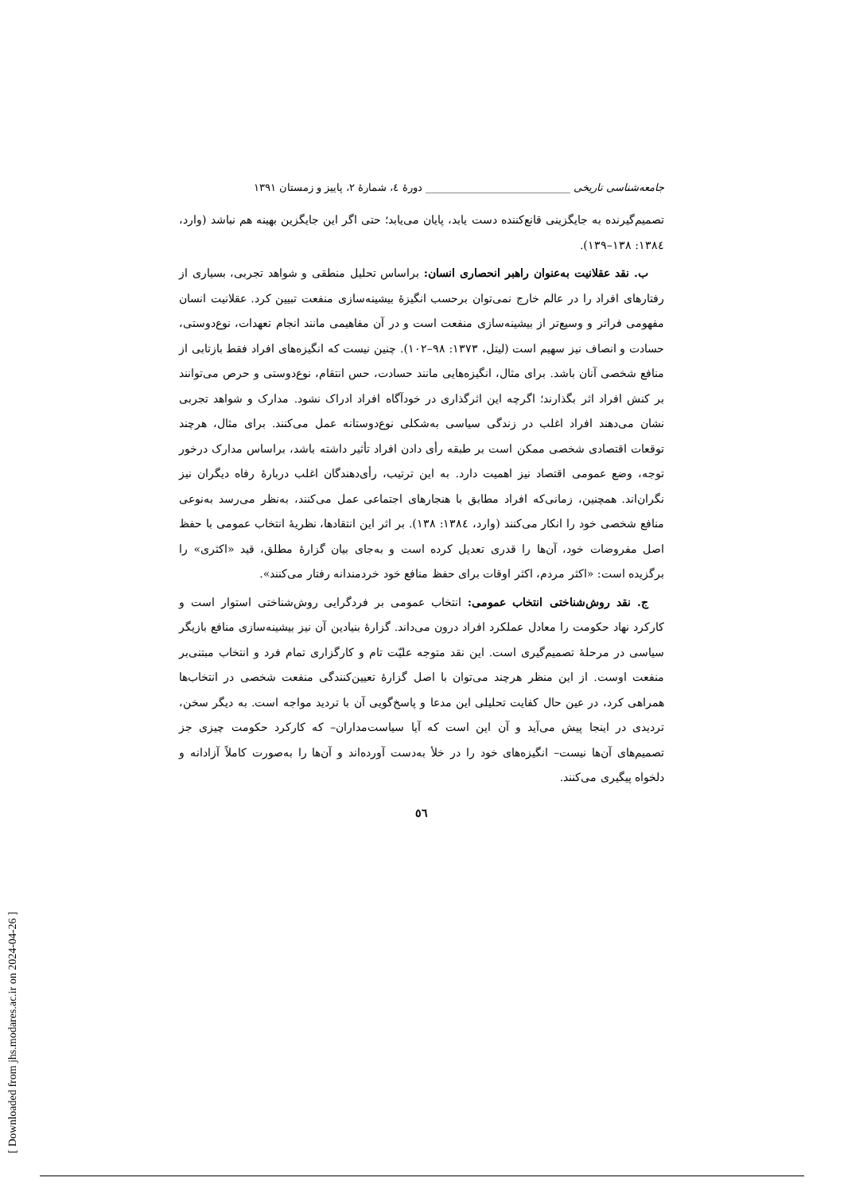جامعه‌شناسی تاریخی ____________________________ دورهٔ ٤، شمارهٔ ٢، پاییز و زمستان ١٣٩١
تصمیم‌گیرنده به جایگزینی قانع‌کننده دست یابد، پایان می‌یابد؛ حتی اگر این جایگزین بهینه هم نباشد (وارد، ١٣٨٤: ١٣٨–١٣٩).
ب. نقد عقلانیت به‌عنوان راهبر انحصاری انسان: براساس تحلیل منطقی و شواهد تجربی، بسیاری از رفتارهای افراد را در عالم خارج نمی‌توان برحسب انگیزهٔ بیشینه‌سازی منفعت تبیین کرد. عقلانیت انسان مفهومی فراتر و وسیع‌تر از بیشینه‌سازی منفعت است و در آن مفاهیمی مانند انجام تعهدات، نوع‌دوستی، حسادت و انصاف نیز سهیم است (لیتل، ١٣٧٣: ٩٨–١٠٢). چنین نیست که انگیزه‌های افراد فقط بازتابی از منافع شخصی آنان باشد. برای مثال، انگیزه‌هایی مانند حسادت، حس انتقام، نوع‌دوستی و حرص می‌توانند بر کنش افراد اثر بگذارند؛ اگرچه این اثرگذاری در خودآگاه افراد ادراک نشود. مدارک و شواهد تجربی نشان می‌دهند افراد اغلب در زندگی سیاسی به‌شکلی نوع‌دوستانه عمل می‌کنند. برای مثال، هرچند توقعات اقتصادی شخصی ممکن است بر طبقه رأی دادن افراد تأثیر داشته باشد، براساس مدارک درخور توجه، وضع عمومی اقتصاد نیز اهمیت دارد. به این ترتیب، رأی‌دهندگان اغلب دربارهٔ رفاه دیگران نیز نگران‌اند. همچنین، زمانی‌که افراد مطابق با هنجارهای اجتماعی عمل می‌کنند، به‌نظر می‌رسد به‌نوعی منافع شخصی خود را انکار می‌کنند (وارد، ١٣٨٤: ١٣٨). بر اثر این انتقادها، نظریهٔ انتخاب عمومی با حفظ اصل مفروضات خود، آن‌ها را قدری تعدیل کرده است و به‌جای بیان گزارهٔ مطلق، قید «اکثری» را برگزیده است: «اکثر مردم، اکثر اوقات برای حفظ منافع خود خردمندانه رفتار می‌کنند».
ج. نقد روش‌شناختی انتخاب عمومی: انتخاب عمومی بر فردگرایی روش‌شناختی استوار است و کارکرد نهاد حکومت را معادل عملکرد افراد درون می‌داند. گزارهٔ بنیادین آن نیز بیشینه‌سازی منافع بازیگر سیاسی در مرحلهٔ تصمیم‌گیری است. این نقد متوجه علیّت تام و کارگزاری تمام فرد و انتخاب مبتنی‌بر منفعت اوست. از این منظر هرچند می‌توان با اصل گزارهٔ تعیین‌کنندگی منفعت شخصی در انتخاب‌ها همراهی کرد، در عین حال کفایت تحلیلی این مدعا و پاسخ‌گویی آن با تردید مواجه است. به دیگر سخن، تردیدی در اینجا پیش می‌آید و آن این است که آیا سیاست‌مداران– که کارکرد حکومت چیزی جز تصمیم‌های آن‌ها نیست– انگیزه‌های خود را در خلأ به‌دست آورده‌اند و آن‌ها را به‌صورت کاملاً آزادانه و دلخواه پیگیری می‌کنند.
٥٦
[ Downloaded from jhs.modares.ac.ir on 2024-04-26 ]